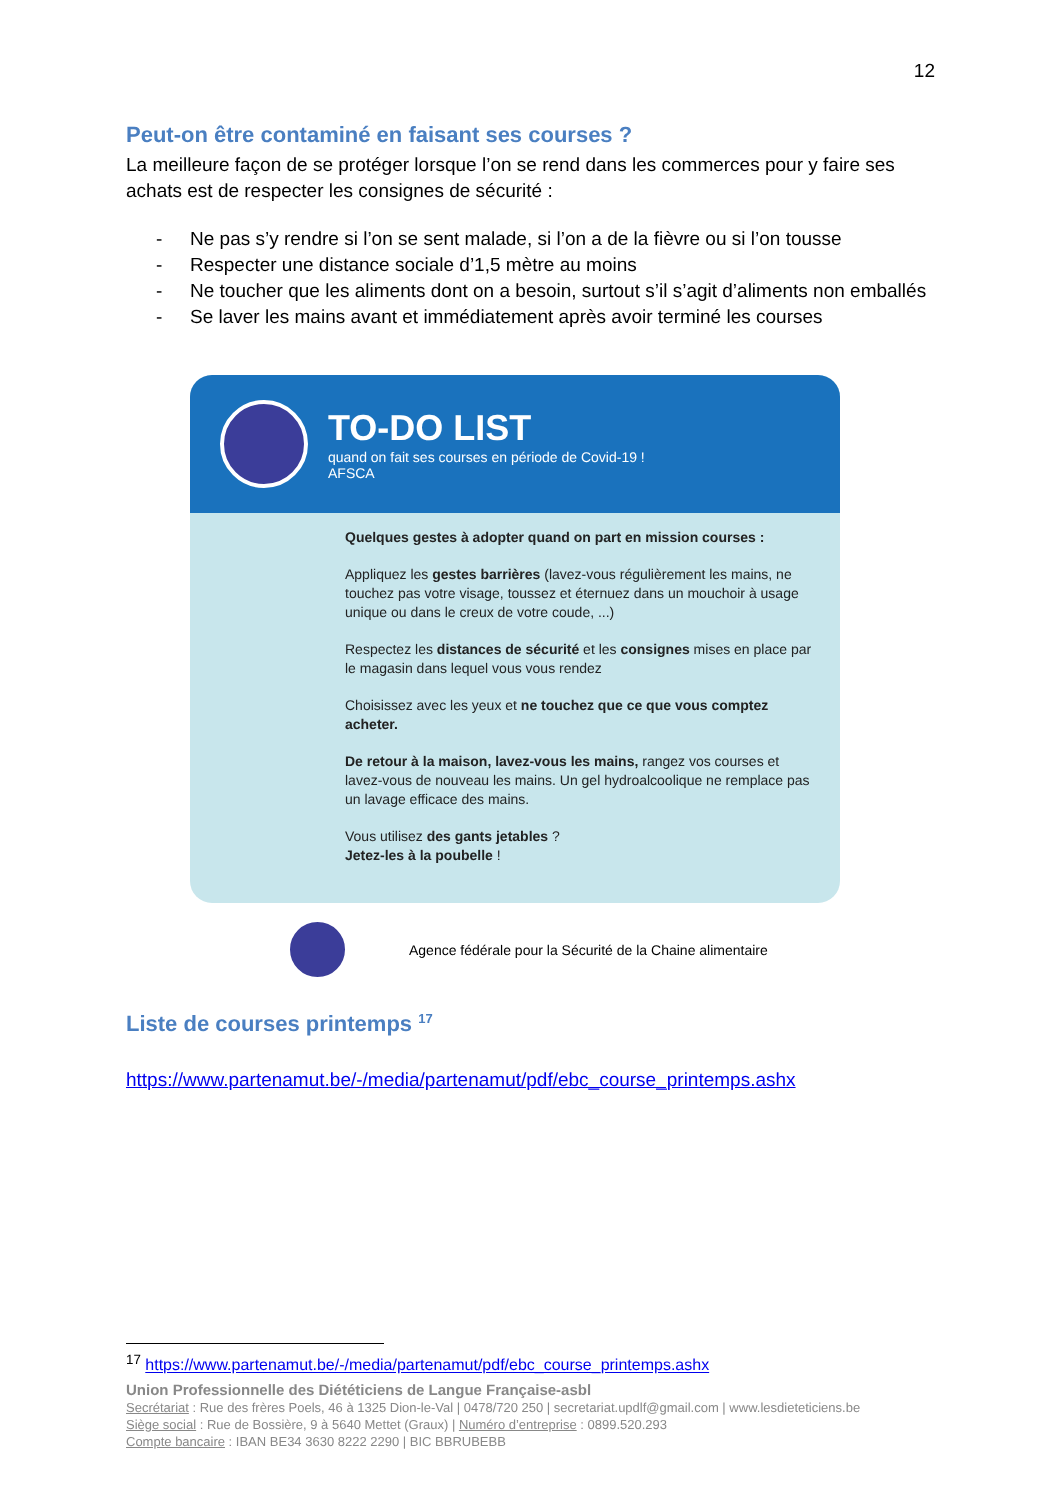12
Peut-on être contaminé en faisant ses courses ?
La meilleure façon de se protéger lorsque l’on se rend dans les commerces pour y faire ses achats est de respecter les consignes de sécurité :
- Ne pas s’y rendre si l’on se sent malade, si l’on a de la fièvre ou si l’on tousse
- Respecter une distance sociale d’1,5 mètre au moins
- Ne toucher que les aliments dont on a besoin, surtout s’il s’agit d’aliments non emballés
- Se laver les mains avant et immédiatement après avoir terminé les courses
TO-DO LIST
quand on fait ses courses en période de Covid-19 !
AFSCA
Quelques gestes à adopter quand on part en mission courses :
Appliquez les gestes barrières (lavez-vous régulièrement les mains, ne touchez pas votre visage, toussez et éternuez dans un mouchoir à usage unique ou dans le creux de votre coude, ...)
Respectez les distances de sécurité et les consignes mises en place par le magasin dans lequel vous vous rendez
Choisissez avec les yeux et ne touchez que ce que vous comptez acheter.
De retour à la maison, lavez-vous les mains, rangez vos courses et lavez-vous de nouveau les mains. Un gel hydroalcoolique ne remplace pas un lavage efficace des mains.
Vous utilisez des gants jetables ?
Jetez-les à la poubelle !
Agence fédérale pour la Sécurité de la Chaine alimentaire
Liste de courses printemps <sup>17</sup>
https://www.partenamut.be/-/media/partenamut/pdf/ebc_course_printemps.ashx
<sup>17</sup> https://www.partenamut.be/-/media/partenamut/pdf/ebc_course_printemps.ashx
Union Professionnelle des Diététiciens de Langue Française-asbl
Secrétariat : Rue des frères Poels, 46 à 1325 Dion-le-Val | 0478/720 250 | secretariat.updlf@gmail.com | www.lesdieteticiens.be
Siège social : Rue de Bossière, 9 à 5640 Mettet (Graux) | Numéro d’entreprise : 0899.520.293
Compte bancaire : IBAN BE34 3630 8222 2290 | BIC BBRUBEBB